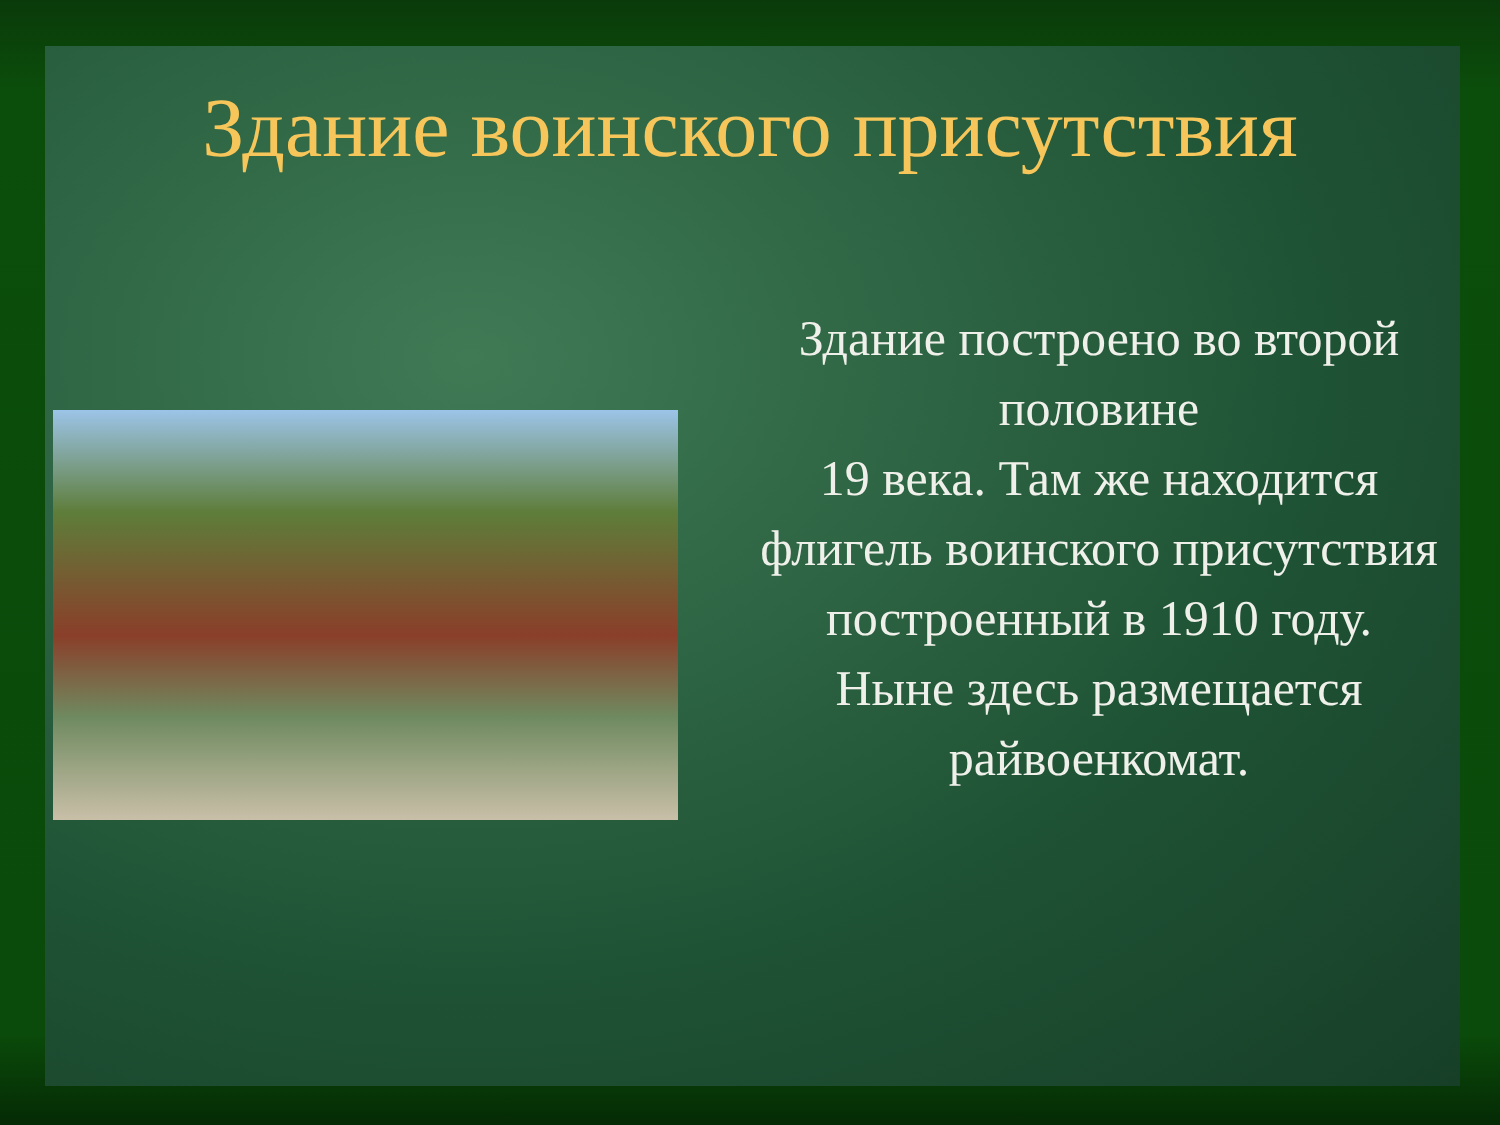Здание воинского присутствия
Здание построено во второй половине
19 века. Там же находится флигель воинского присутствия построенный в 1910 году.
Ныне здесь размещается райвоенкомат.